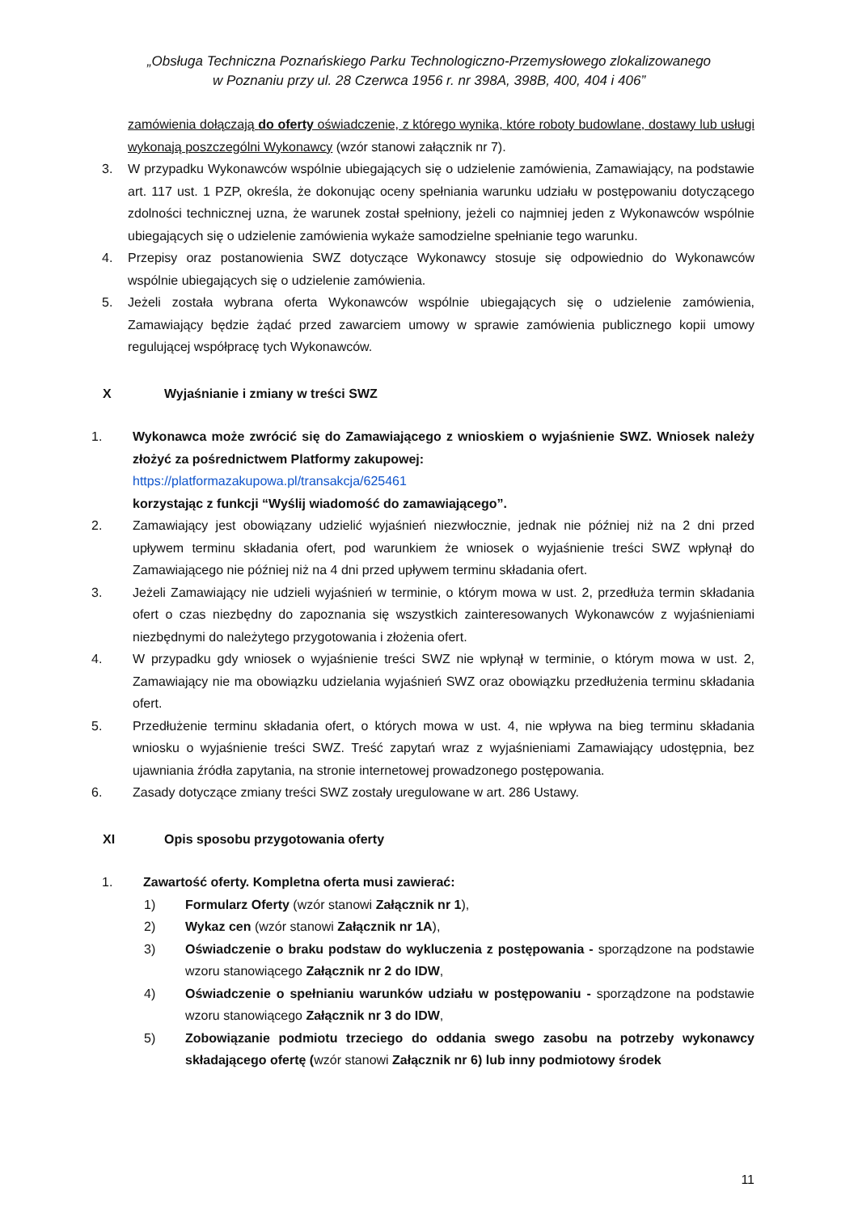„Obsługa Techniczna Poznańskiego Parku Technologiczno-Przemysłowego zlokalizowanego
w Poznaniu przy ul. 28 Czerwca 1956 r. nr 398A, 398B, 400, 404 i 406”
zamówienia dołączają do oferty oświadczenie, z którego wynika, które roboty budowlane, dostawy lub usługi wykonają poszczególni Wykonawcy (wzór stanowi załącznik nr 7).
3. W przypadku Wykonawców wspólnie ubiegających się o udzielenie zamówienia, Zamawiający, na podstawie art. 117 ust. 1 PZP, określa, że dokonując oceny spełniania warunku udziału w postępowaniu dotyczącego zdolności technicznej uzna, że warunek został spełniony, jeżeli co najmniej jeden z Wykonawców wspólnie ubiegających się o udzielenie zamówienia wykaże samodzielne spełnianie tego warunku.
4. Przepisy oraz postanowienia SWZ dotyczące Wykonawcy stosuje się odpowiednio do Wykonawców wspólnie ubiegających się o udzielenie zamówienia.
5. Jeżeli została wybrana oferta Wykonawców wspólnie ubiegających się o udzielenie zamówienia, Zamawiający będzie żądać przed zawarciem umowy w sprawie zamówienia publicznego kopii umowy regulującej współpracę tych Wykonawców.
X Wyjaśnianie i zmiany w treści SWZ
1. Wykonawca może zwrócić się do Zamawiającego z wnioskiem o wyjaśnienie SWZ. Wniosek należy złożyć za pośrednictwem Platformy zakupowej:
https://platformazakupowa.pl/transakcja/625461
korzystając z funkcji “Wyślij wiadomość do zamawiającego”.
2. Zamawiający jest obowiązany udzielić wyjaśnień niezwłocznie, jednak nie później niż na 2 dni przed upływem terminu składania ofert, pod warunkiem że wniosek o wyjaśnienie treści SWZ wpłynął do Zamawiającego nie później niż na 4 dni przed upływem terminu składania ofert.
3. Jeżeli Zamawiający nie udzieli wyjaśnień w terminie, o którym mowa w ust. 2, przedłuża termin składania ofert o czas niezbędny do zapoznania się wszystkich zainteresowanych Wykonawców z wyjaśnieniami niezbędnymi do należytego przygotowania i złożenia ofert.
4. W przypadku gdy wniosek o wyjaśnienie treści SWZ nie wpłynął w terminie, o którym mowa w ust. 2, Zamawiający nie ma obowiązku udzielania wyjaśnień SWZ oraz obowiązku przedłużenia terminu składania ofert.
5. Przedłużenie terminu składania ofert, o których mowa w ust. 4, nie wpływa na bieg terminu składania wniosku o wyjaśnienie treści SWZ. Treść zapytań wraz z wyjaśnieniami Zamawiający udostępnia, bez ujawniania źródła zapytania, na stronie internetowej prowadzonego postępowania.
6. Zasady dotyczące zmiany treści SWZ zostały uregulowane w art. 286 Ustawy.
XI Opis sposobu przygotowania oferty
1. Zawartość oferty. Kompletna oferta musi zawierać:
1) Formularz Oferty (wzór stanowi Załącznik nr 1),
2) Wykaz cen (wzór stanowi Załącznik nr 1A),
3) Oświadczenie o braku podstaw do wykluczenia z postępowania - sporządzone na podstawie wzoru stanowiącego Załącznik nr 2 do IDW,
4) Oświadczenie o spełnianiu warunków udziału w postępowaniu - sporządzone na podstawie wzoru stanowiącego Załącznik nr 3 do IDW,
5) Zobowiązanie podmiotu trzeciego do oddania swego zasobu na potrzeby wykonawcy składającego ofertę (wzór stanowi Załącznik nr 6) lub inny podmiotowy środek
11